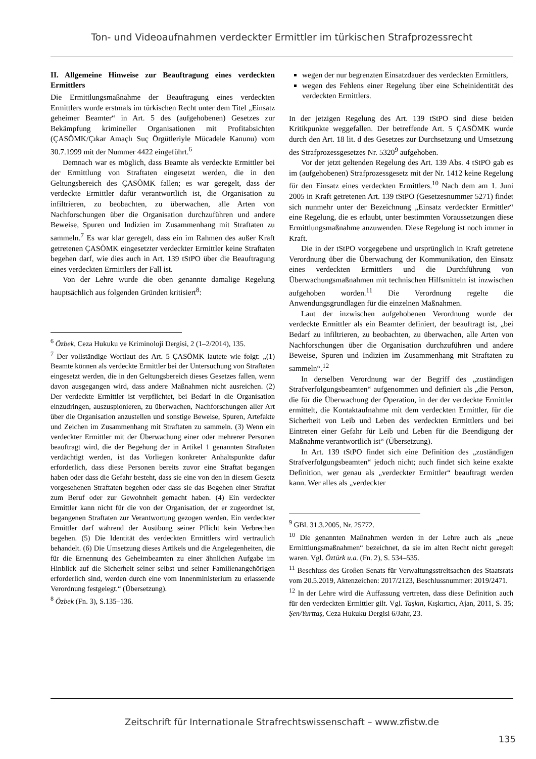Ton- und Videoaufnahmen verdeckter Ermittler im türkischen Strafprozessrecht
II. Allgemeine Hinweise zur Beauftragung eines verdeckten Ermittlers
Die Ermittlungsmaßnahme der Beauftragung eines verdeckten Ermittlers wurde erstmals im türkischen Recht unter dem Titel „Einsatz geheimer Beamter“ in Art. 5 des (aufgehobenen) Gesetzes zur Bekämpfung krimineller Organisationen mit Profitabsichten (ÇASÖMK/Çıkar Amaçlı Suç Örgütleriyle Mücadele Kanunu) vom 30.7.1999 mit der Nummer 4422 eingeführt.<sup>6</sup>
Demnach war es möglich, dass Beamte als verdeckte Ermittler bei der Ermittlung von Straftaten eingesetzt werden, die in den Geltungsbereich des ÇASÖMK fallen; es war geregelt, dass der verdeckte Ermittler dafür verantwortlich ist, die Organisation zu infiltrieren, zu beobachten, zu überwachen, alle Arten von Nachforschungen über die Organisation durchzuführen und andere Beweise, Spuren und Indizien im Zusammenhang mit Straftaten zu sammeln.<sup>7</sup> Es war klar geregelt, dass ein im Rahmen des außer Kraft getretenen ÇASÖMK eingesetzter verdeckter Ermittler keine Straftaten begehen darf, wie dies auch in Art. 139 tStPO über die Beauftragung eines verdeckten Ermittlers der Fall ist.
Von der Lehre wurde die oben genannte damalige Regelung hauptsächlich aus folgenden Gründen kritisiert<sup>8</sup>:
<sup>6</sup> Özbek, Ceza Hukuku ve Kriminoloji Dergisi, 2 (1–2/2014), 135.
<sup>7</sup> Der vollständige Wortlaut des Art. 5 ÇASÖMK lautete wie folgt: „(1) Beamte können als verdeckte Ermittler bei der Untersuchung von Straftaten eingesetzt werden, die in den Geltungsbereich dieses Gesetzes fallen, wenn davon ausgegangen wird, dass andere Maßnahmen nicht ausreichen. (2) Der verdeckte Ermittler ist verpflichtet, bei Bedarf in die Organisation einzudringen, auszuspionieren, zu überwachen, Nachforschungen aller Art über die Organisation anzustellen und sonstige Beweise, Spuren, Artefakte und Zeichen im Zusammenhang mit Straftaten zu sammeln. (3) Wenn ein verdeckter Ermittler mit der Überwachung einer oder mehrerer Personen beauftragt wird, die der Begehung der in Artikel 1 genannten Straftaten verdächtigt werden, ist das Vorliegen konkreter Anhaltspunkte dafür erforderlich, dass diese Personen bereits zuvor eine Straftat begangen haben oder dass die Gefahr besteht, dass sie eine von den in diesem Gesetz vorgesehenen Straftaten begehen oder dass sie das Begehen einer Straftat zum Beruf oder zur Gewohnheit gemacht haben. (4) Ein verdeckter Ermittler kann nicht für die von der Organisation, der er zugeordnet ist, begangenen Straftaten zur Verantwortung gezogen werden. Ein verdeckter Ermittler darf während der Ausübung seiner Pflicht kein Verbrechen begehen. (5) Die Identität des verdeckten Ermittlers wird vertraulich behandelt. (6) Die Umsetzung dieses Artikels und die Angelegenheiten, die für die Ernennung des Geheimbeamten zu einer ähnlichen Aufgabe im Hinblick auf die Sicherheit seiner selbst und seiner Familienangehörigen erforderlich sind, werden durch eine vom Innenministerium zu erlassende Verordnung festgelegt.“ (Übersetzung).
<sup>8</sup> Özbek (Fn. 3), S.135–136.
wegen der nur begrenzten Einsatzdauer des verdeckten Ermittlers,
wegen des Fehlens einer Regelung über eine Scheinidentität des verdeckten Ermittlers.
In der jetzigen Regelung des Art. 139 tStPO sind diese beiden Kritikpunkte weggefallen. Der betreffende Art. 5 ÇASÖMK wurde durch den Art. 18 lit. d des Gesetzes zur Durchsetzung und Umsetzung des Strafprozessgesetzes Nr. 5320<sup>9</sup> aufgehoben.
Vor der jetzt geltenden Regelung des Art. 139 Abs. 4 tStPO gab es im (aufgehobenen) Strafprozessgesetz mit der Nr. 1412 keine Regelung für den Einsatz eines verdeckten Ermittlers.<sup>10</sup> Nach dem am 1. Juni 2005 in Kraft getretenen Art. 139 tStPO (Gesetzesnummer 5271) findet sich nunmehr unter der Bezeichnung „Einsatz verdeckter Ermittler“ eine Regelung, die es erlaubt, unter bestimmten Voraussetzungen diese Ermittlungsmaßnahme anzuwenden. Diese Regelung ist noch immer in Kraft.
Die in der tStPO vorgegebene und ursprünglich in Kraft getretene Verordnung über die Überwachung der Kommunikation, den Einsatz eines verdeckten Ermittlers und die Durchführung von Überwachungsmaßnahmen mit technischen Hilfsmitteln ist inzwischen aufgehoben worden.<sup>11</sup> Die Verordnung regelte die Anwendungsgrundlagen für die einzelnen Maßnahmen.
Laut der inzwischen aufgehobenen Verordnung wurde der verdeckte Ermittler als ein Beamter definiert, der beauftragt ist, „bei Bedarf zu infiltrieren, zu beobachten, zu überwachen, alle Arten von Nachforschungen über die Organisation durchzuführen und andere Beweise, Spuren und Indizien im Zusammenhang mit Straftaten zu sammeln“.<sup>12</sup>
In derselben Verordnung war der Begriff des „zuständigen Strafverfolgungsbeamten“ aufgenommen und definiert als „die Person, die für die Überwachung der Operation, in der der verdeckte Ermittler ermittelt, die Kontaktaufnahme mit dem verdeckten Ermittler, für die Sicherheit von Leib und Leben des verdeckten Ermittlers und bei Eintreten einer Gefahr für Leib und Leben für die Beendigung der Maßnahme verantwortlich ist“ (Übersetzung).
In Art. 139 tStPO findet sich eine Definition des „zuständigen Strafverfolgungsbeamten“ jedoch nicht; auch findet sich keine exakte Definition, wer genau als „verdeckter Ermittler“ beauftragt werden kann. Wer alles als „verdeckter
<sup>9</sup> GBl. 31.3.2005, Nr. 25772.
<sup>10</sup> Die genannten Maßnahmen werden in der Lehre auch als „neue Ermittlungsmaßnahmen“ bezeichnet, da sie im alten Recht nicht geregelt waren. Vgl. Öztürk u.a. (Fn. 2), S. 534–535.
<sup>11</sup> Beschluss des Großen Senats für Verwaltungsstreitsachen des Staatsrats vom 20.5.2019, Aktenzeichen: 2017/2123, Beschlussnummer: 2019/2471.
<sup>12</sup> In der Lehre wird die Auffassung vertreten, dass diese Definition auch für den verdeckten Ermittler gilt. Vgl. Taşkın, Kışkırtıcı, Ajan, 2011, S. 35; Şen/Yurttaş, Ceza Hukuku Dergisi 6/Jahr, 23.
Zeitschrift für Internationale Strafrechtswissenschaft – www.zfistw.de
135